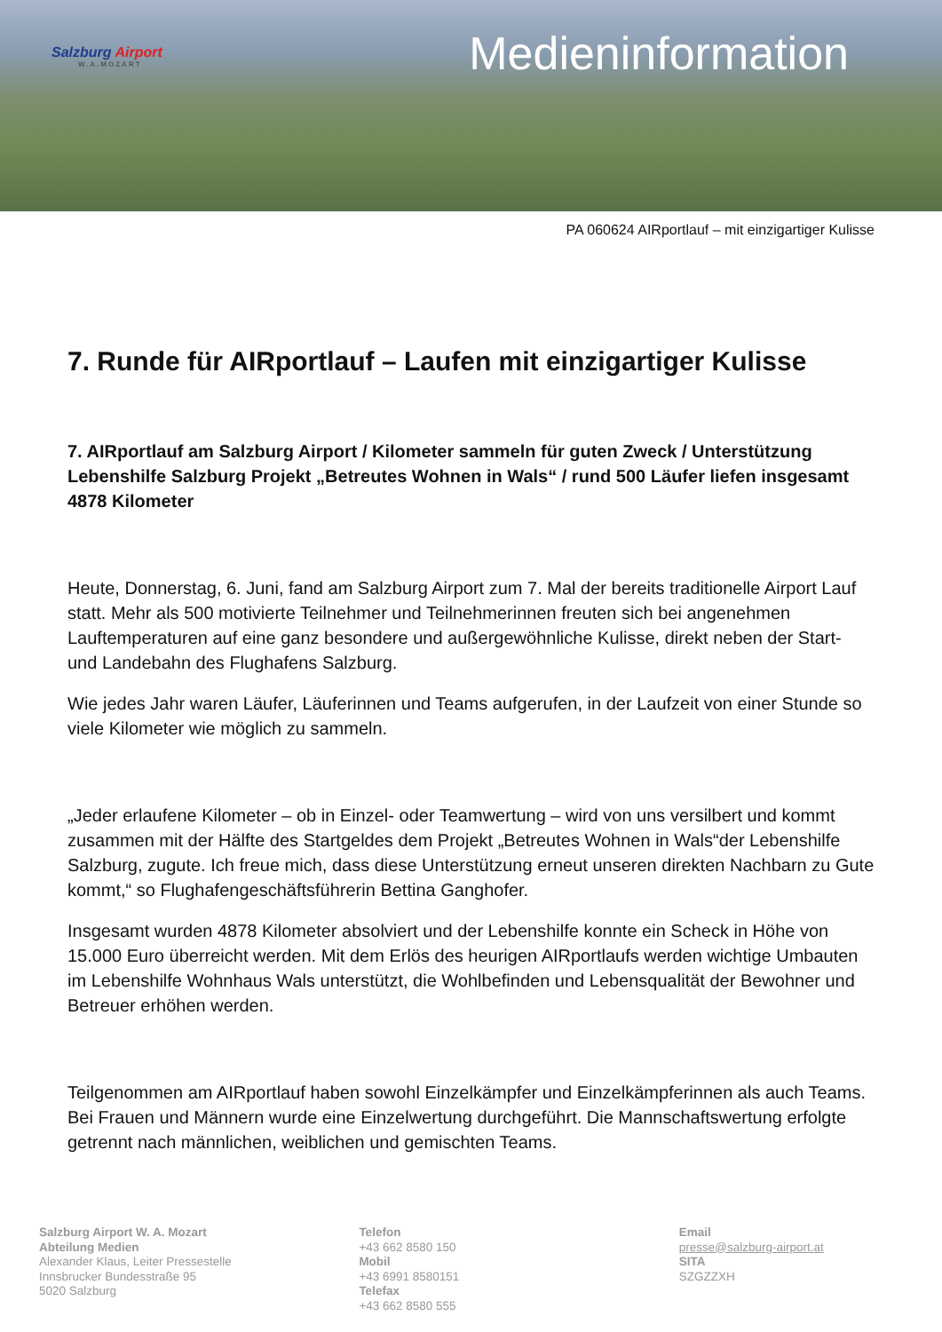Salzburg Airport
W.A.MOZART
Medieninformation
PA 060624 AIRportlauf – mit einzigartiger Kulisse
7. Runde für AIRportlauf – Laufen mit einzigartiger Kulisse
7. AIRportlauf am Salzburg Airport / Kilometer sammeln für guten Zweck / Unterstützung Lebenshilfe Salzburg Projekt „Betreutes Wohnen in Wals“ / rund 500 Läufer liefen insgesamt 4878 Kilometer
Heute, Donnerstag, 6. Juni, fand am Salzburg Airport zum 7. Mal der bereits traditionelle Airport Lauf statt. Mehr als 500 motivierte Teilnehmer und Teilnehmerinnen freuten sich bei angenehmen Lauftemperaturen auf eine ganz besondere und außergewöhnliche Kulisse, direkt neben der Start- und Landebahn des Flughafens Salzburg.
Wie jedes Jahr waren Läufer, Läuferinnen und Teams aufgerufen, in der Laufzeit von einer Stunde so viele Kilometer wie möglich zu sammeln.
„Jeder erlaufene Kilometer – ob in Einzel- oder Teamwertung – wird von uns versilbert und kommt zusammen mit der Hälfte des Startgeldes dem Projekt „Betreutes Wohnen in Wals“der Lebenshilfe Salzburg, zugute. Ich freue mich, dass diese Unterstützung erneut unseren direkten Nachbarn zu Gute kommt,“ so Flughafengeschäftsführerin Bettina Ganghofer.
Insgesamt wurden 4878 Kilometer absolviert und der Lebenshilfe konnte ein Scheck in Höhe von 15.000 Euro überreicht werden. Mit dem Erlös des heurigen AIRportlaufs werden wichtige Umbauten im Lebenshilfe Wohnhaus Wals unterstützt, die Wohlbefinden und Lebensqualität der Bewohner und Betreuer erhöhen werden.
Teilgenommen am AIRportlauf haben sowohl Einzelkämpfer und Einzelkämpferinnen als auch Teams. Bei Frauen und Männern wurde eine Einzelwertung durchgeführt. Die Mannschaftswertung erfolgte getrennt nach männlichen, weiblichen und gemischten Teams.
Salzburg Airport W. A. Mozart
Abteilung Medien
Alexander Klaus, Leiter Pressestelle
Innsbrucker Bundesstraße 95
5020 Salzburg
Telefon
+43 662 8580 150
Mobil
+43 6991 8580151
Telefax
+43 662 8580 555
Email
presse@salzburg-airport.at
SITA
SZGZZXH